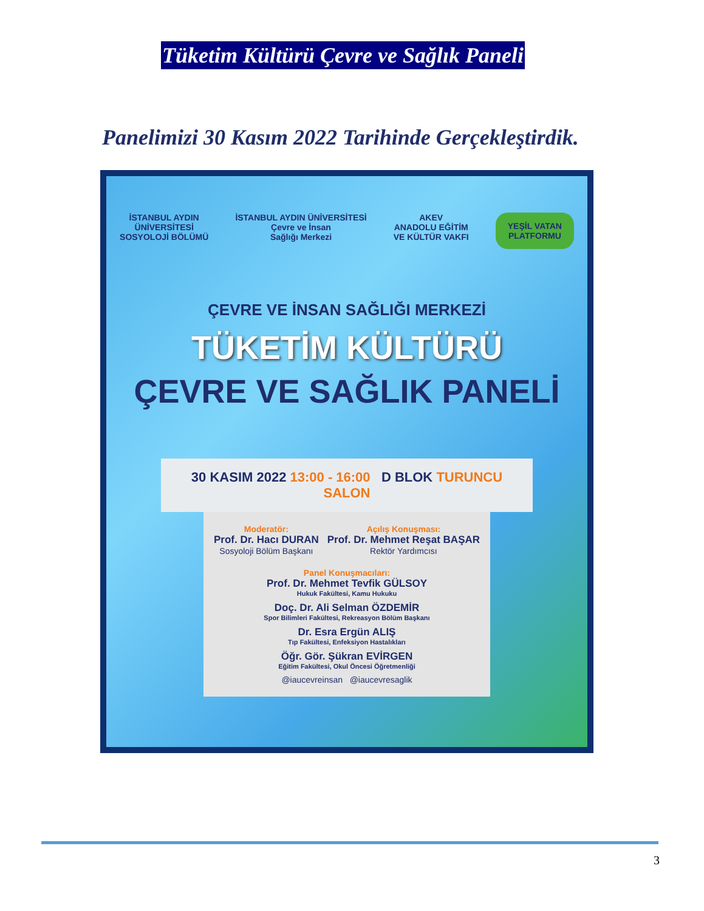Tüketim Kültürü Çevre ve Sağlık Paneli
Panelimizi 30 Kasım 2022 Tarihinde Gerçekleştirdik.
İSTANBUL AYDIN
ÜNİVERSİTESİ
SOSYOLOJİ BÖLÜMÜ
İSTANBUL AYDIN ÜNİVERSİTESİ
Çevre ve İnsan
Sağlığı Merkezi
AKEV
ANADOLU EĞİTİM
VE KÜLTÜR VAKFI
YEŞİL VATAN
PLATFORMU
ÇEVRE VE İNSAN SAĞLIĞI MERKEZİ
TÜKETİM KÜLTÜRÜ
ÇEVRE VE SAĞLIK PANELİ
30 KASIM 2022 13:00 - 16:00 D BLOK TURUNCU SALON
Moderatör:
Prof. Dr. Hacı DURAN
Sosyoloji Bölüm Başkanı
Açılış Konuşması:
Prof. Dr. Mehmet Reşat BAŞAR
Rektör Yardımcısı
Panel Konuşmacıları:
Prof. Dr. Mehmet Tevfik GÜLSOY
Hukuk Fakültesi, Kamu Hukuku
Doç. Dr. Ali Selman ÖZDEMİR
Spor Bilimleri Fakültesi, Rekreasyon Bölüm Başkanı
Dr. Esra Ergün ALIŞ
Tıp Fakültesi, Enfeksiyon Hastalıkları
Öğr. Gör. Şükran EVİRGEN
Eğitim Fakültesi, Okul Öncesi Öğretmenliği
@iaucevreinsan @iaucevresaglik
3